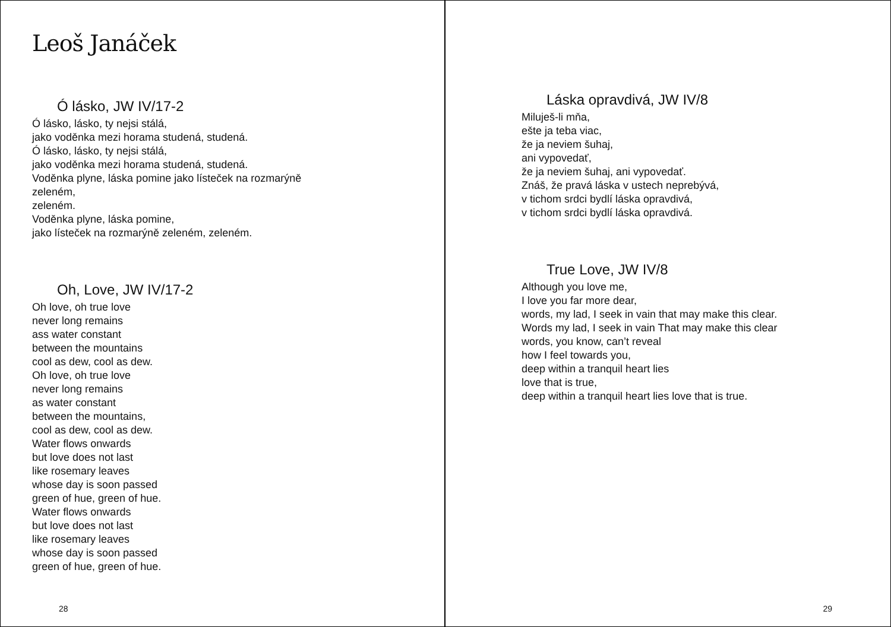Leoš Janáček
Ó lásko, JW IV/17-2
Ó lásko, lásko, ty nejsi stálá,
jako voděnka mezi horama studená, studená.
Ó lásko, lásko, ty nejsi stálá,
jako voděnka mezi horama studená, studená.
Voděnka plyne, láska pomine jako lísteček na rozmarýně
zeleném,
zeleném.
Voděnka plyne, láska pomine,
jako lísteček na rozmarýně zeleném, zeleném.
Oh, Love, JW IV/17-2
Oh love, oh true love
never long remains
ass water constant
between the mountains
cool as dew, cool as dew.
Oh love, oh true love
never long remains
as water constant
between the mountains,
cool as dew, cool as dew.
Water flows onwards
but love does not last
like rosemary leaves
whose day is soon passed
green of hue, green of hue.
Water flows onwards
but love does not last
like rosemary leaves
whose day is soon passed
green of hue, green of hue.
28
Láska opravdivá, JW IV/8
Miluješ-li mňa,
ešte ja teba viac,
že ja neviem šuhaj,
ani vypovedať,
že ja neviem šuhaj, ani vypovedať.
Znáš, že pravá láska v ustech neprebývá,
v tichom srdci bydlí láska opravdivá,
v tichom srdci bydlí láska opravdivá.
True Love, JW IV/8
Although you love me,
I love you far more dear,
words, my lad, I seek in vain that may make this clear.
Words my lad, I seek in vain That may make this clear
words, you know, can’t reveal
how I feel towards you,
deep within a tranquil heart lies
love that is true,
deep within a tranquil heart lies love that is true.
29